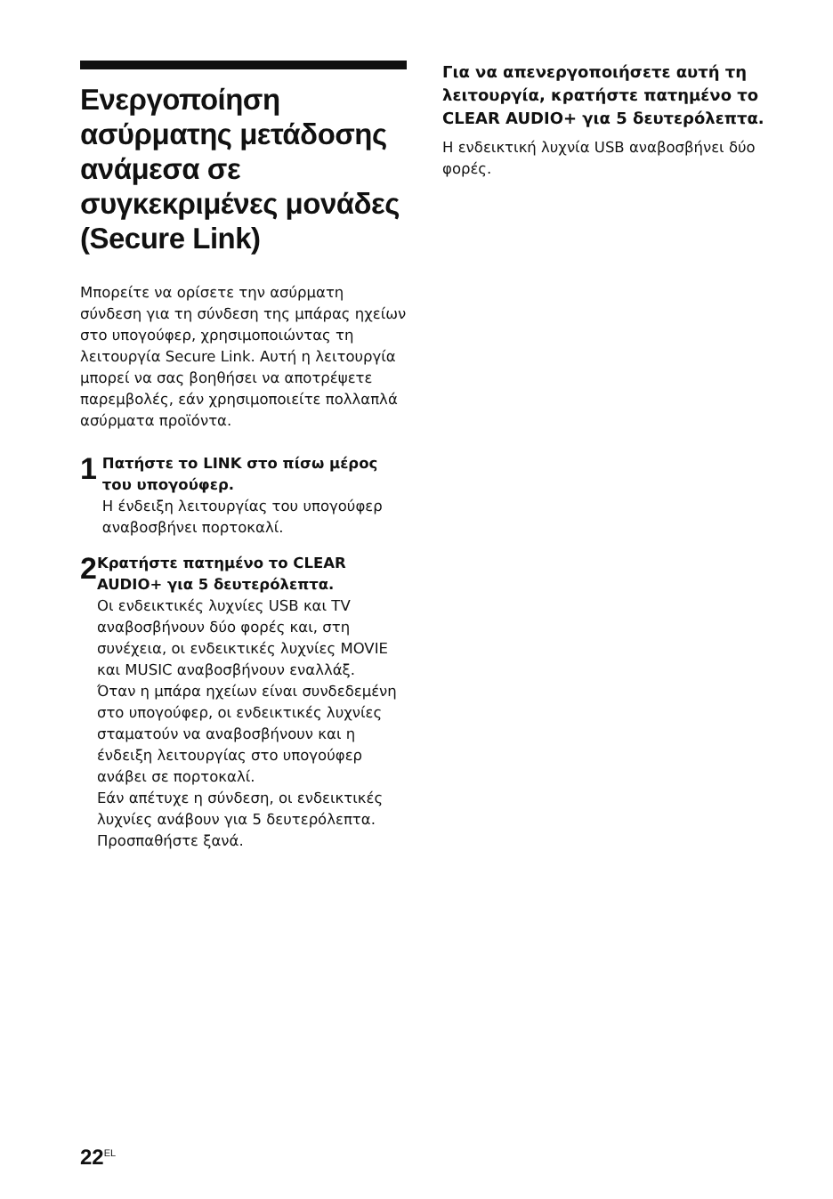Ενεργοποίηση ασύρματης μετάδοσης ανάμεσα σε συγκεκριμένες μονάδες (Secure Link)
Μπορείτε να ορίσετε την ασύρματη σύνδεση για τη σύνδεση της μπάρας ηχείων στο υπογούφερ, χρησιμοποιώντας τη λειτουργία Secure Link. Αυτή η λειτουργία μπορεί να σας βοηθήσει να αποτρέψετε παρεμβολές, εάν χρησιμοποιείτε πολλαπλά ασύρματα προϊόντα.
1
Πατήστε το LINK στο πίσω μέρος του υπογούφερ.
Η ένδειξη λειτουργίας του υπογούφερ αναβοσβήνει πορτοκαλί.
2
Κρατήστε πατημένο το CLEAR AUDIO+ για 5 δευτερόλεπτα.
Οι ενδεικτικές λυχνίες USB και TV αναβοσβήνουν δύο φορές και, στη συνέχεια, οι ενδεικτικές λυχνίες MOVIE και MUSIC αναβοσβήνουν εναλλάξ.
Όταν η μπάρα ηχείων είναι συνδεδεμένη στο υπογούφερ, οι ενδεικτικές λυχνίες σταματούν να αναβοσβήνουν και η ένδειξη λειτουργίας στο υπογούφερ ανάβει σε πορτοκαλί.
Εάν απέτυχε η σύνδεση, οι ενδεικτικές λυχνίες ανάβουν για 5 δευτερόλεπτα. Προσπαθήστε ξανά.
Για να απενεργοποιήσετε αυτή τη λειτουργία, κρατήστε πατημένο το CLEAR AUDIO+ για 5 δευτερόλεπτα.
Η ενδεικτική λυχνία USB αναβοσβήνει δύο φορές.
22<sup>EL</sup>